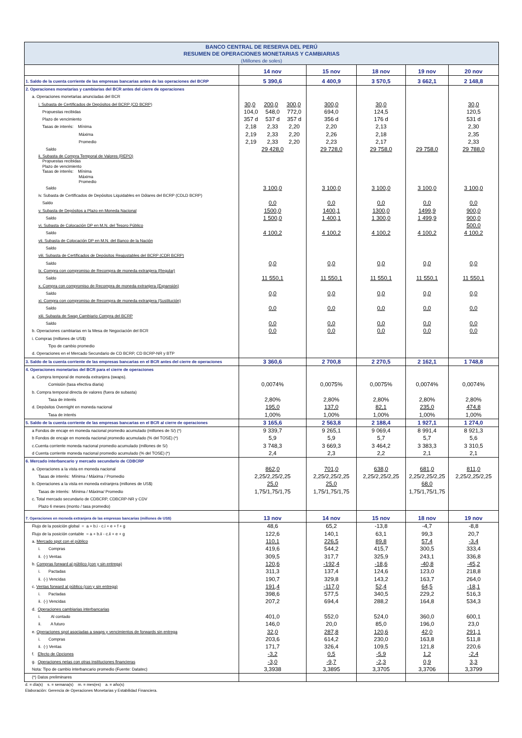| BANCO CENTRAL DE RESERVA DEL PERÚ RESUMEN DE OPERACIONES MONETARIAS Y CAMBIARIAS (Millones de soles) | | | | | |
| | 14 nov | 15 nov | 18 nov | 19 nov | 20 nov |
| 1. Saldo de la cuenta corriente de las empresas bancarias antes de las operaciones del BCRP | 5 390,6 | 4 400,9 | 3 570,5 | 3 662,1 | 2 148,8 |
| 2. Operaciones monetarias y cambiarias del BCR antes del cierre de operaciones | | | | | |
| a. Operaciones monetarias anunciadas del BCR | | | | | |
| i. Subasta de Certificados de Depósitos del BCRP (CD BCRP) | 30,0 200,0 300,0 | 300,0 | 30,0 | | 30,0 |
| Propuestas recibidas | 104,0 548,0 772,0 | 694,0 | 124,5 | | 120,5 |
| Plazo de vencimiento | 357 d 537 d 357 d | 356 d | 176 d | | 531 d |
| Tasas de interés: Mínima | 2,18 2,33 2,20 | 2,20 | 2,13 | | 2,30 |
| Máxima | 2,19 2,33 2,20 | 2,26 | 2,18 | | 2,35 |
| Promedio | 2,19 2,33 2,20 | 2,23 | 2,17 | | 2,33 |
| Saldo | 29 428,0 | 29 728,0 | 29 758,0 | 29 758,0 | 29 788,0 |
| ii. Subasta de Compra Temporal de Valores (REPO) Propuestas recibidas Plazo de vencimiento Tasas de interés: Mínima Máxima Promedio | | | | | |
| Saldo | 3 100,0 | 3 100,0 | 3 100,0 | 3 100,0 | 3 100,0 |
| iv. Subasta de Certificados de Depósitos Liquidables en Dólares del BCRP (CDLD BCRP) | | | | | |
| Saldo | 0,0 | 0,0 | 0,0 | 0,0 | 0,0 |
| v. Subasta de Depósitos a Plazo en Moneda Nacional | 1500,0 | 1400,1 | 1300,0 | 1499,9 | 900,0 |
| Saldo | 1 500,0 | 1 400,1 | 1 300,0 | 1 499,9 | 900,0 |
| vi. Subasta de Colocación DP en M.N. del Tesoro Público | | | | | 500,0 |
| Saldo | 4 100,2 | 4 100,2 | 4 100,2 | 4 100,2 | 4 100,2 |
| vii. Subasta de Colocación DP en M.N. del Banco de la Nación | | | | | |
| Saldo | | | | | |
| viii. Subasta de Certificados de Depósitos Reajustables del BCRP (CDR BCRP) | | | | | |
| Saldo | 0,0 | 0,0 | 0,0 | 0,0 | 0,0 |
| ix. Compra con compromiso de Recompra de moneda extranjera (Regular) | | | | | |
| Saldo | 11 550,1 | 11 550,1 | 11 550,1 | 11 550,1 | 11 550,1 |
| x. Compra con compromiso de Recompra de moneda extranjera (Expansión) | | | | | |
| Saldo | 0,0 | 0,0 | 0,0 | 0,0 | 0,0 |
| xi. Compra con compromiso de Recompra de moneda extranjera (Sustitución) | | | | | |
| Saldo | 0,0 | 0,0 | 0,0 | 0,0 | 0,0 |
| xiii. Subasta de Swap Cambiario Compra del BCRP | | | | | |
| Saldo | 0,0 | 0,0 | 0,0 | 0,0 | 0,0 |
| b. Operaciones cambiarias en la Mesa de Negociación del BCR | 0,0 | 0,0 | 0,0 | 0,0 | 0,0 |
| i. Compras (millones de US$) | | | | | |
| Tipo de cambio promedio | | | | | |
| d. Operaciones en el Mercado Secundario de CD BCRP, CD BCRP-NR y BTP | | | | | |
| 3. Saldo de la cuenta corriente de las empresas bancarias en el BCR antes del cierre de operaciones | 3 360,6 | 2 700,8 | 2 270,5 | 2 162,1 | 1 748,8 |
| 4. Operaciones monetarias del BCR para el cierre de operaciones | | | | | |
| a. Compra temporal de moneda extranjera (swaps). | | | | | |
| Comisión (tasa efectiva diaria) | 0,0074% | 0,0075% | 0,0075% | 0,0074% | 0,0074% |
| b. Compra temporal directa de valores (fuera de subasta) | | | | | |
| Tasa de interés | 2,80% | 2,80% | 2,80% | 2,80% | 2,80% |
| d. Depósitos Overnight en moneda nacional | 195,0 | 137,0 | 82,1 | 235,0 | 474,8 |
| Tasa de interés | 1,00% | 1,00% | 1,00% | 1,00% | 1,00% |
| 5. Saldo de la cuenta corriente de las empresas bancarias en el BCR al cierre de operaciones | 3 165,6 | 2 563,8 | 2 188,4 | 1 927,1 | 1 274,0 |
| a Fondos de encaje en moneda nacional promedio acumulado (millones de S/) (*) | 9 339,7 | 9 265,1 | 9 069,4 | 8 991,4 | 8 921,3 |
| b Fondos de encaje en moneda nacional promedio acumulado (% del TOSE) (*) | 5,9 | 5,9 | 5,7 | 5,7 | 5,6 |
| c.Cuenta corriente moneda nacional promedio acumulado (millones de S/) | 3 748,3 | 3 669,3 | 3 464,2 | 3 383,3 | 3 310,5 |
| d Cuenta corriente moneda nacional promedio acumulado (% del TOSE) (*) | 2,4 | 2,3 | 2,2 | 2,1 | 2,1 |
| 6. Mercado interbancario y mercado secundario de CDBCRP | | | | | |
| a. Operaciones a la vista en moneda nacional | 862,0 | 701,0 | 638,0 | 681,0 | 811,0 |
| Tasas de interés: Mínima / Máxima / Promedio | 2,25/2,25/2,25 | 2,25/2,25/2,25 | 2,25/2,25/2,25 | 2,25/2,25/2,25 | 2,25/2,25/2,25 |
| b. Operaciones a la vista en moneda extranjera (millones de US$) | 25,0 | 25,0 | | 68,0 | |
| Tasas de interés: Mínima / Máxima/ Promedio | 1,75/1,75/1,75 | 1,75/1,75/1,75 | | 1,75/1,75/1,75 | |
| c. Total mercado secundario de CDBCRP, CDBCRP-NR y CDV | | | | | |
| Plazo 6 meses (monto / tasa promedio) | | | | | |
| 7. Operaciones en moneda extranjera de las empresas bancarias (millones de US$) | 13 nov | 14 nov | 15 nov | 18 nov | 19 nov |
| Flujo de la posición global = a + b.i - c.i + e + f + g | 48,6 | 65,2 | -13,8 | -4,7 | -8,8 |
| Flujo de la posición contable = a + b.ii - c.ii + e + g | 122,6 | 140,1 | 63,1 | 99,3 | 20,7 |
| a. Mercado spot con el público | 110,1 | 226,5 | 89,8 | 57,4 | -3,4 |
| i. Compras | 419,6 | 544,2 | 415,7 | 300,5 | 333,4 |
| ii. (-) Ventas | 309,5 | 317,7 | 325,9 | 243,1 | 336,8 |
| b. Compras forward al público (con y sin entrega) | 120,6 | -192,4 | -18,6 | -40,8 | -45,2 |
| i. Pactadas | 311,3 | 137,4 | 124,6 | 123,0 | 218,8 |
| ii. (-) Vencidas | 190,7 | 329,8 | 143,2 | 163,7 | 264,0 |
| c. Ventas forward al público (con y sin entrega) | 191,4 | -117,0 | 52,4 | 64,5 | -18,1 |
| i. Pactadas | 398,6 | 577,5 | 340,5 | 229,2 | 516,3 |
| ii. (-) Vencidas | 207,2 | 694,4 | 288,2 | 164,8 | 534,3 |
| d. Operaciones cambiarias interbancarias | | | | | |
| i. Al contado | 401,0 | 552,0 | 524,0 | 360,0 | 600,1 |
| ii. A futuro | 146,0 | 20,0 | 85,0 | 196,0 | 23,0 |
| e. Operaciones spot asociadas a swaps y vencimientos de forwards sin entrega | 32,0 | 287,8 | 120,6 | 42,0 | 291,1 |
| i. Compras | 203,6 | 614,2 | 230,0 | 163,8 | 511,8 |
| ii. (-) Ventas | 171,7 | 326,4 | 109,5 | 121,8 | 220,6 |
| f. Efecto de Opciones | -3,2 | 0,5 | -5,9 | 1,2 | -2,4 |
| g. Operaciones netas con otras instituciones financieras | -3,0 | -9,7 | -2,3 | 0,9 | 3,3 |
| Nota: Tipo de cambio interbancario promedio (Fuente: Datatec) | 3,3938 | 3,3895 | 3,3705 | 3,3706 | 3,3799 |
| (*) Datos preliminares | | | | | |
d. = día(s) s. = semana(s) m. = mes(es) a. = año(s)
Elaboración: Gerencia de Operaciones Monetarias y Estabilidad Financiera.